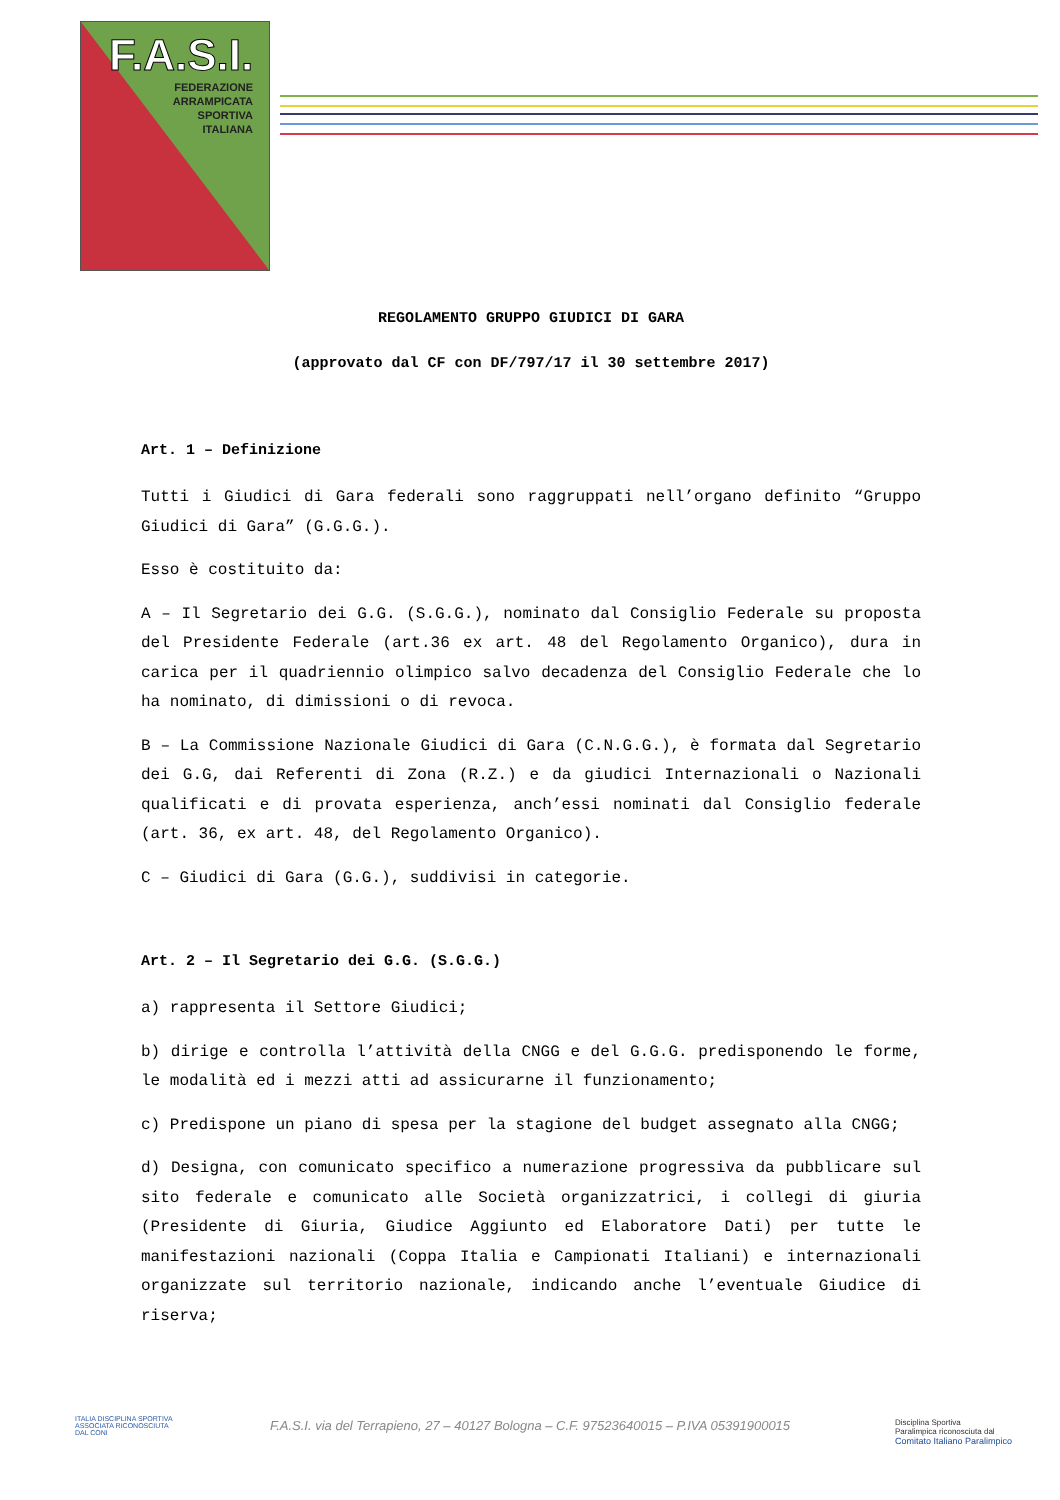F.A.S.I.
FEDERAZIONE
ARRAMPICATA
SPORTIVA
ITALIANA
REGOLAMENTO GRUPPO GIUDICI DI GARA
(approvato dal CF con DF/797/17 il 30 settembre 2017)
Art. 1 – Definizione
Tutti i Giudici di Gara federali sono raggruppati nell’organo definito “Gruppo Giudici di Gara” (G.G.G.).
Esso è costituito da:
A – Il Segretario dei G.G. (S.G.G.), nominato dal Consiglio Federale su proposta del Presidente Federale (art.36 ex art. 48 del Regolamento Organico), dura in carica per il quadriennio olimpico salvo decadenza del Consiglio Federale che lo ha nominato, di dimissioni o di revoca.
B – La Commissione Nazionale Giudici di Gara (C.N.G.G.), è formata dal Segretario dei G.G, dai Referenti di Zona (R.Z.) e da giudici Internazionali o Nazionali qualificati e di provata esperienza, anch’essi nominati dal Consiglio federale (art. 36, ex art. 48, del Regolamento Organico).
C – Giudici di Gara (G.G.), suddivisi in categorie.
Art. 2 – Il Segretario dei G.G. (S.G.G.)
a) rappresenta il Settore Giudici;
b) dirige e controlla l’attività della CNGG e del G.G.G. predisponendo le forme, le modalità ed i mezzi atti ad assicurarne il funzionamento;
c) Predispone un piano di spesa per la stagione del budget assegnato alla CNGG;
d) Designa, con comunicato specifico a numerazione progressiva da pubblicare sul sito federale e comunicato alle Società organizzatrici, i collegi di giuria (Presidente di Giuria, Giudice Aggiunto ed Elaboratore Dati) per tutte le manifestazioni nazionali (Coppa Italia e Campionati Italiani) e internazionali organizzate sul territorio nazionale, indicando anche l’eventuale Giudice di riserva;
ITALIA DISCIPLINA SPORTIVA
ASSOCIATA RICONOSCIUTA
DAL CONI
F.A.S.I. via del Terrapieno, 27 – 40127 Bologna – C.F. 97523640015 – P.IVA 05391900015
Disciplina Sportiva
Paralimpica riconosciuta dal
Comitato Italiano Paralimpico